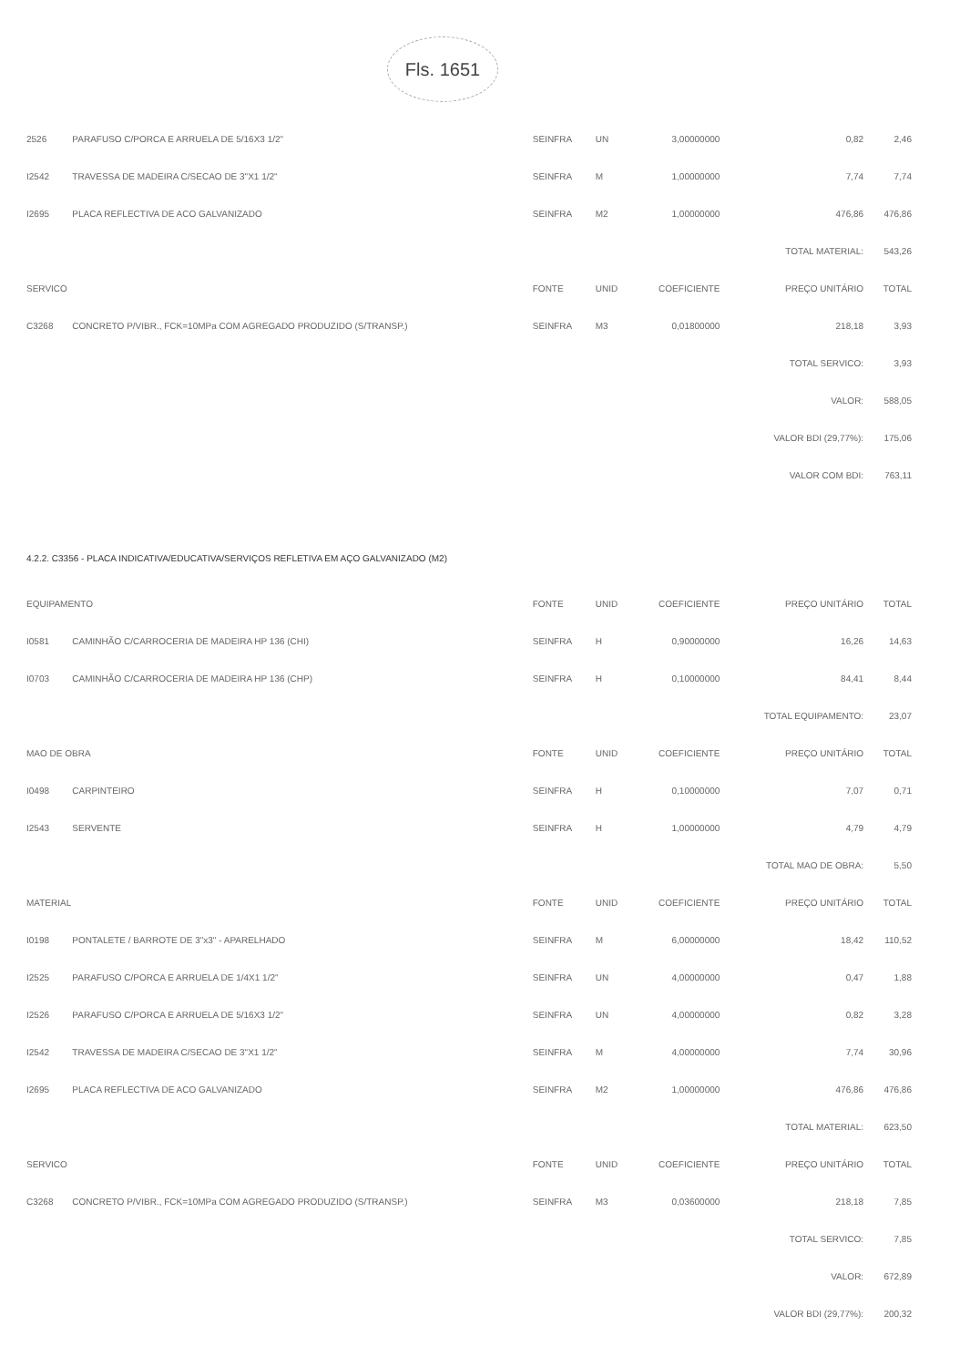Fls. 1651
| 2526 | PARAFUSO C/PORCA E ARRUELA DE 5/16X3 1/2" | SEINFRA | UN | 3,00000000 | 0,82 | 2,46 |
| I2542 | TRAVESSA DE MADEIRA C/SECAO DE 3"X1 1/2" | SEINFRA | M | 1,00000000 | 7,74 | 7,74 |
| I2695 | PLACA REFLECTIVA DE ACO GALVANIZADO | SEINFRA | M2 | 1,00000000 | 476,86 | 476,86 |
| | | | | | TOTAL MATERIAL: | 543,26 |
| SERVICO | | FONTE | UNID | COEFICIENTE | PREÇO UNITÁRIO | TOTAL |
| C3268 | CONCRETO P/VIBR., FCK=10MPa COM AGREGADO PRODUZIDO (S/TRANSP.) | SEINFRA | M3 | 0,01800000 | 218,18 | 3,93 |
| | | | | | TOTAL SERVICO: | 3,93 |
| | | | | | VALOR: | 588,05 |
| | | | | | VALOR BDI (29,77%): | 175,06 |
| | | | | | VALOR COM BDI: | 763,11 |
| 4.2.2. C3356 - PLACA INDICATIVA/EDUCATIVA/SERVIÇOS REFLETIVA EM AÇO GALVANIZADO (M2) | | | | | | |
| EQUIPAMENTO | | FONTE | UNID | COEFICIENTE | PREÇO UNITÁRIO | TOTAL |
| I0581 | CAMINHÃO C/CARROCERIA DE MADEIRA HP 136 (CHI) | SEINFRA | H | 0,90000000 | 16,26 | 14,63 |
| I0703 | CAMINHÃO C/CARROCERIA DE MADEIRA HP 136 (CHP) | SEINFRA | H | 0,10000000 | 84,41 | 8,44 |
| | | | | | TOTAL EQUIPAMENTO: | 23,07 |
| MAO DE OBRA | | FONTE | UNID | COEFICIENTE | PREÇO UNITÁRIO | TOTAL |
| I0498 | CARPINTEIRO | SEINFRA | H | 0,10000000 | 7,07 | 0,71 |
| I2543 | SERVENTE | SEINFRA | H | 1,00000000 | 4,79 | 4,79 |
| | | | | | TOTAL MAO DE OBRA: | 5,50 |
| MATERIAL | | FONTE | UNID | COEFICIENTE | PREÇO UNITÁRIO | TOTAL |
| I0198 | PONTALETE / BARROTE DE 3"x3" - APARELHADO | SEINFRA | M | 6,00000000 | 18,42 | 110,52 |
| I2525 | PARAFUSO C/PORCA E ARRUELA DE 1/4X1 1/2" | SEINFRA | UN | 4,00000000 | 0,47 | 1,88 |
| I2526 | PARAFUSO C/PORCA E ARRUELA DE 5/16X3 1/2" | SEINFRA | UN | 4,00000000 | 0,82 | 3,28 |
| I2542 | TRAVESSA DE MADEIRA C/SECAO DE 3"X1 1/2" | SEINFRA | M | 4,00000000 | 7,74 | 30,96 |
| I2695 | PLACA REFLECTIVA DE ACO GALVANIZADO | SEINFRA | M2 | 1,00000000 | 476,86 | 476,86 |
| | | | | | TOTAL MATERIAL: | 623,50 |
| SERVICO | | FONTE | UNID | COEFICIENTE | PREÇO UNITÁRIO | TOTAL |
| C3268 | CONCRETO P/VIBR., FCK=10MPa COM AGREGADO PRODUZIDO (S/TRANSP.) | SEINFRA | M3 | 0,03600000 | 218,18 | 7,85 |
| | | | | | TOTAL SERVICO: | 7,85 |
| | | | | | VALOR: | 672,89 |
| | | | | | VALOR BDI (29,77%): | 200,32 |